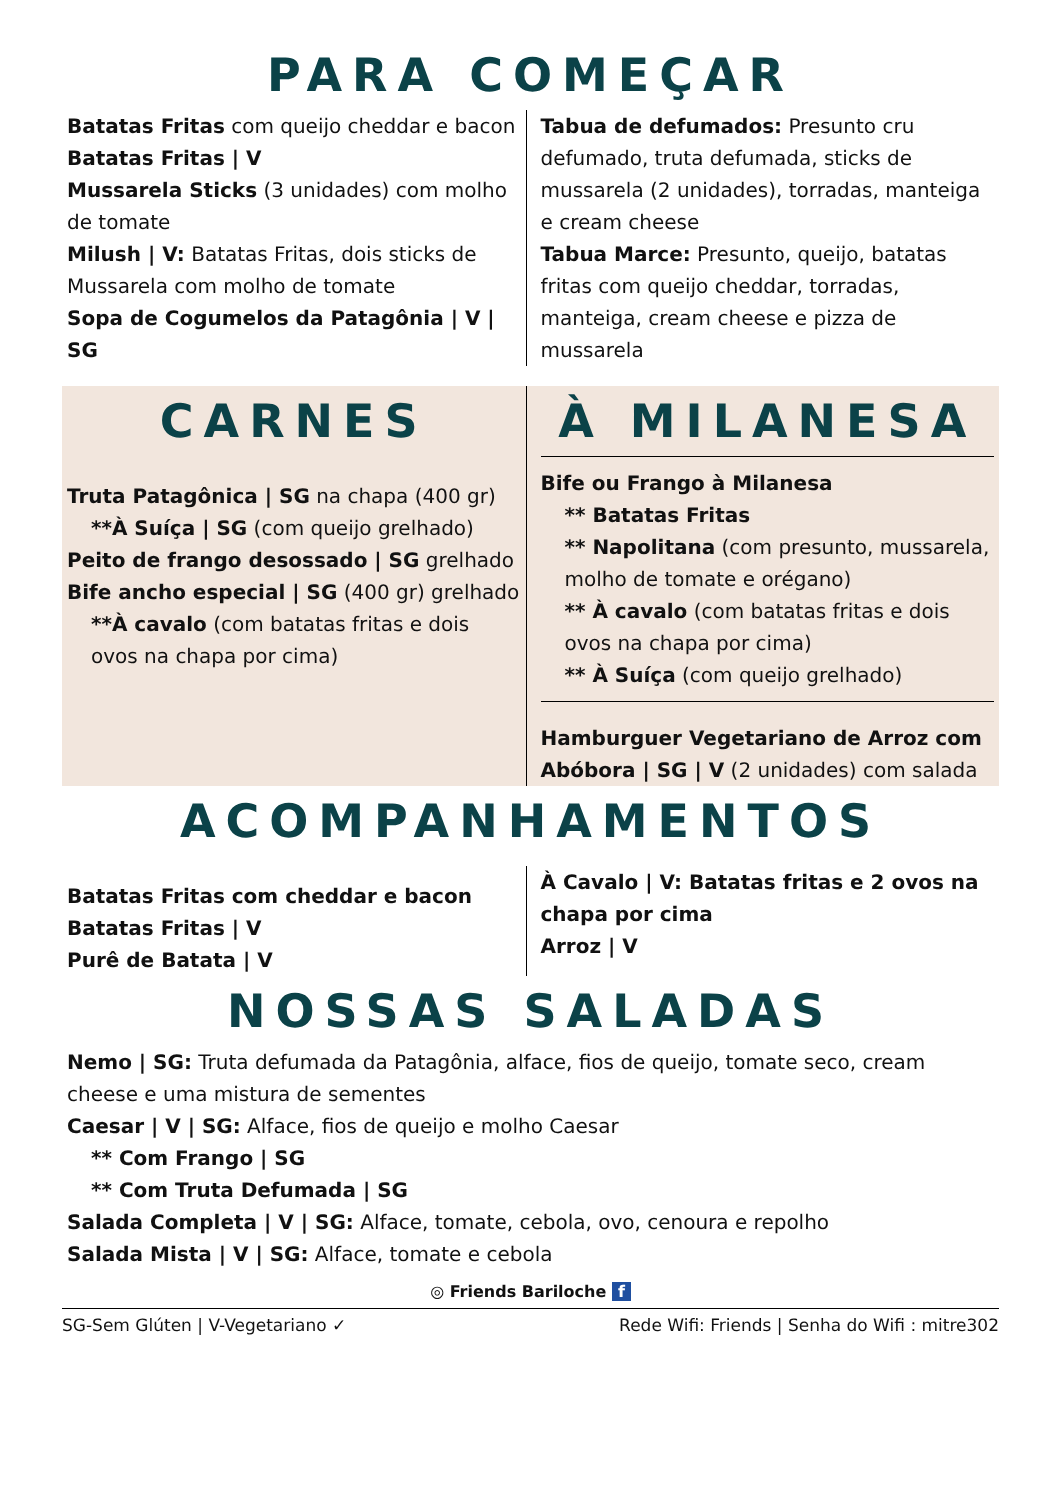PARA COMEÇAR
Batatas Fritas com queijo cheddar e bacon
Batatas Fritas | V
Mussarela Sticks (3 unidades) com molho de tomate
Milush | V: Batatas Fritas, dois sticks de Mussarela com molho de tomate
Sopa de Cogumelos da Patagônia | V | SG
Tabua de defumados: Presunto cru defumado, truta defumada, sticks de mussarela (2 unidades), torradas, manteiga e cream cheese
Tabua Marce: Presunto, queijo, batatas fritas com queijo cheddar, torradas, manteiga, cream cheese e pizza de mussarela
CARNES
Truta Patagônica | SG na chapa (400 gr)
**À Suíça | SG (com queijo grelhado)
Peito de frango desossado | SG grelhado
Bife ancho especial | SG (400 gr) grelhado
**À cavalo (com batatas fritas e dois ovos na chapa por cima)
À MILANESA
Bife ou Frango à Milanesa
** Batatas Fritas
** Napolitana (com presunto, mussarela, molho de tomate e orégano)
** À cavalo (com batatas fritas e dois ovos na chapa por cima)
** À Suíça (com queijo grelhado)
Hamburguer Vegetariano de Arroz com Abóbora | SG | V (2 unidades) com salada
ACOMPANHAMENTOS
Batatas Fritas com cheddar e bacon
Batatas Fritas | V
Purê de Batata | V
À Cavalo | V: Batatas fritas e 2 ovos na chapa por cima
Arroz | V
NOSSAS SALADAS
Nemo | SG: Truta defumada da Patagônia, alface, fios de queijo, tomate seco, cream cheese e uma mistura de sementes
Caesar | V | SG: Alface, fios de queijo e molho Caesar
** Com Frango | SG
** Com Truta Defumada | SG
Salada Completa | V | SG: Alface, tomate, cebola, ovo, cenoura e repolho
Salada Mista | V | SG: Alface, tomate e cebola
◎ Friends Bariloche f
SG-Sem Glúten | V-Vegetariano ✓ Rede Wifi: Friends | Senha do Wifi : mitre302